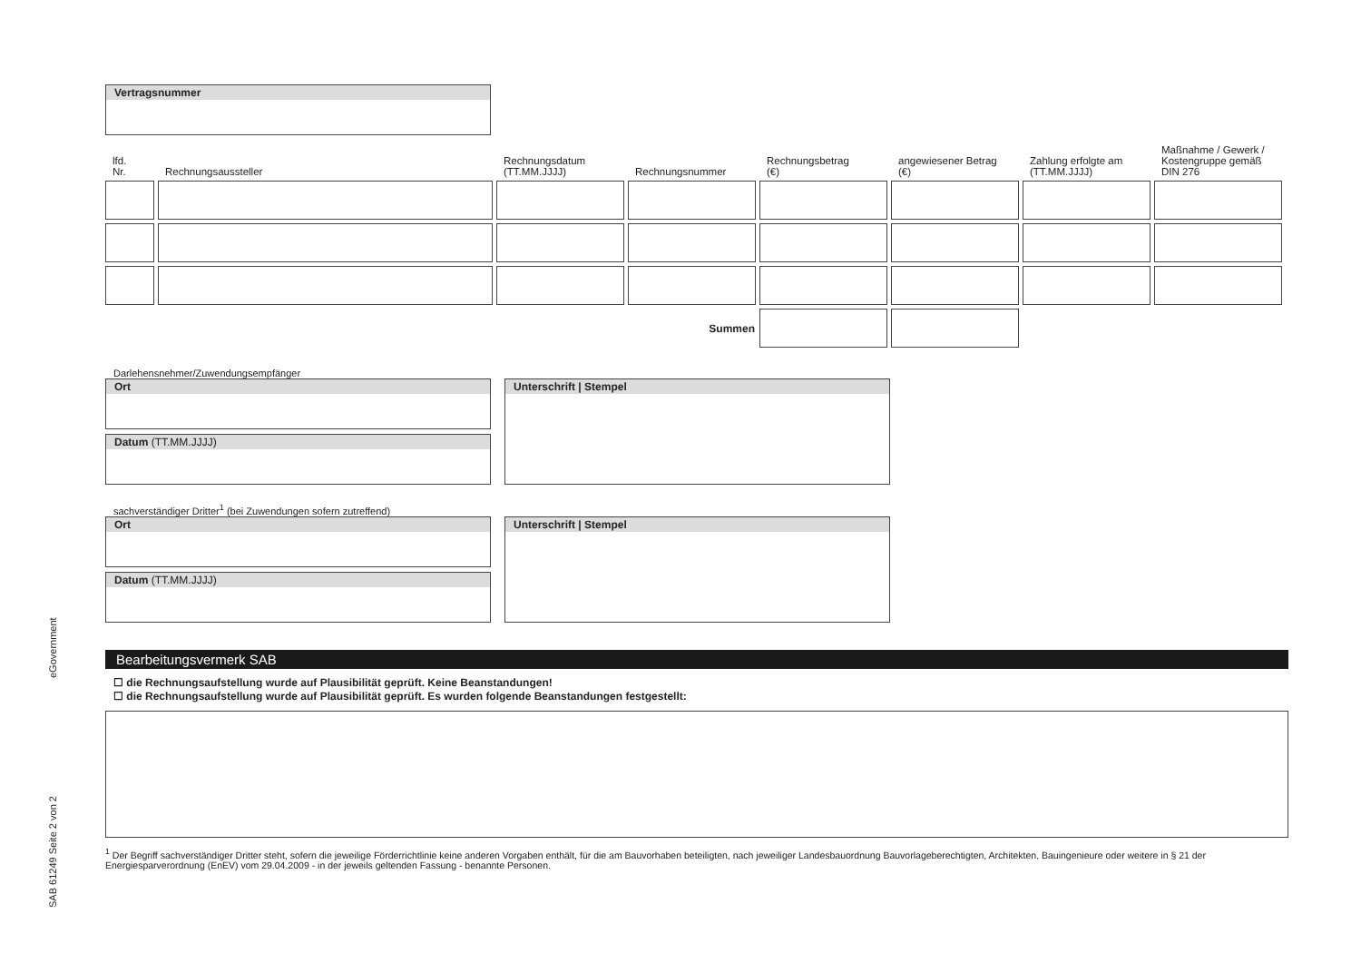SAB 61249 Seite 2 von 2 eGovernment
Vertragsnummer
| lfd. Nr. | Rechnungsaussteller | Rechnungsdatum (TT.MM.JJJJ) | Rechnungsnummer | Rechnungsbetrag (€) | angewiesener Betrag (€) | Zahlung erfolgte am (TT.MM.JJJJ) | Maßnahme / Gewerk / Kostengruppe gemäß DIN 276 |
| --- | --- | --- | --- | --- | --- | --- | --- |
| Summen | | | | | | | |
Darlehensnehmer/Zuwendungsempfänger
Ort
Datum (TT.MM.JJJJ)
Unterschrift | Stempel
sachverständiger Dritter<sup>1</sup> (bei Zuwendungen sofern zutreffend)
Ort
Datum (TT.MM.JJJJ)
Unterschrift | Stempel
Bearbeitungsvermerk SAB
☐ die Rechnungsaufstellung wurde auf Plausibilität geprüft. Keine Beanstandungen!
☐ die Rechnungsaufstellung wurde auf Plausibilität geprüft. Es wurden folgende Beanstandungen festgestellt:
<sup>1</sup> Der Begriff sachverständiger Dritter steht, sofern die jeweilige Förderrichtlinie keine anderen Vorgaben enthält, für die am Bauvorhaben beteiligten, nach jeweiliger Landesbauordnung Bauvorlageberechtigten, Architekten, Bauingenieure oder weitere in § 21 der Energiesparverordnung (EnEV) vom 29.04.2009 - in der jeweils geltenden Fassung - benannte Personen.